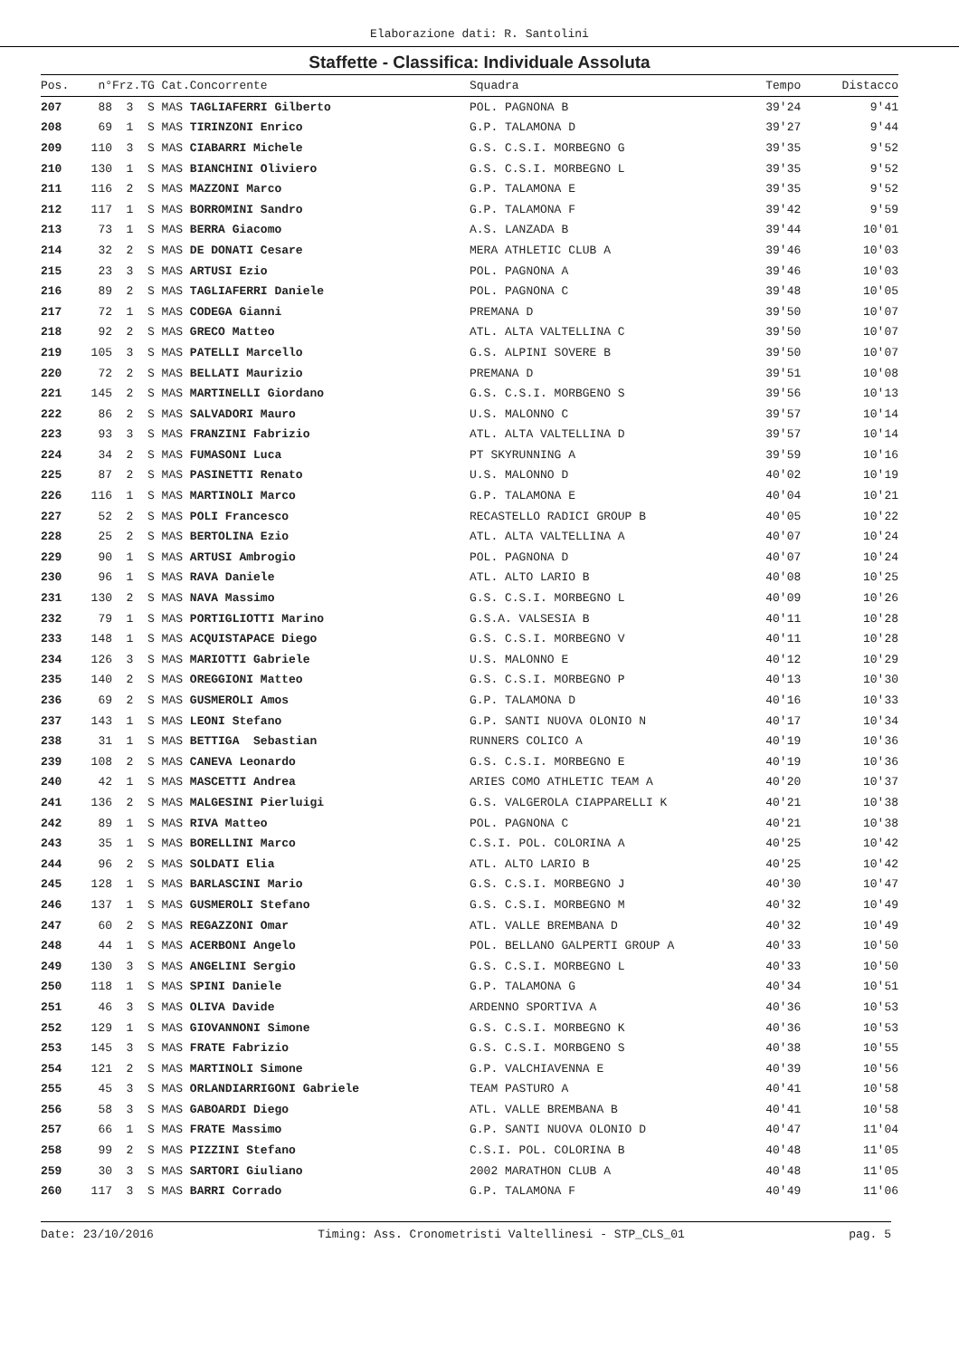Elaborazione dati: R. Santolini
Staffette - Classifica: Individuale Assoluta
| Pos. | n° | Frz.TG Cat.Concorrente | Squadra | Tempo | Distacco |
| --- | --- | --- | --- | --- | --- |
| 207 | 88 | 3 S MAS TAGLIAFERRI Gilberto | POL. PAGNONA B | 39'24 | 9'41 |
| 208 | 69 | 1 S MAS TIRINZONI Enrico | G.P. TALAMONA D | 39'27 | 9'44 |
| 209 | 110 | 3 S MAS CIABARRI Michele | G.S. C.S.I. MORBEGNO G | 39'35 | 9'52 |
| 210 | 130 | 1 S MAS BIANCHINI Oliviero | G.S. C.S.I. MORBEGNO L | 39'35 | 9'52 |
| 211 | 116 | 2 S MAS MAZZONI Marco | G.P. TALAMONA E | 39'35 | 9'52 |
| 212 | 117 | 1 S MAS BORROMINI Sandro | G.P. TALAMONA F | 39'42 | 9'59 |
| 213 | 73 | 1 S MAS BERRA Giacomo | A.S. LANZADA B | 39'44 | 10'01 |
| 214 | 32 | 2 S MAS DE DONATI Cesare | MERA ATHLETIC CLUB A | 39'46 | 10'03 |
| 215 | 23 | 3 S MAS ARTUSI Ezio | POL. PAGNONA A | 39'46 | 10'03 |
| 216 | 89 | 2 S MAS TAGLIAFERRI Daniele | POL. PAGNONA C | 39'48 | 10'05 |
| 217 | 72 | 1 S MAS CODEGA Gianni | PREMANA D | 39'50 | 10'07 |
| 218 | 92 | 2 S MAS GRECO Matteo | ATL. ALTA VALTELLINA C | 39'50 | 10'07 |
| 219 | 105 | 3 S MAS PATELLI Marcello | G.S. ALPINI SOVERE B | 39'50 | 10'07 |
| 220 | 72 | 2 S MAS BELLATI Maurizio | PREMANA D | 39'51 | 10'08 |
| 221 | 145 | 2 S MAS MARTINELLI Giordano | G.S. C.S.I. MORBGENO S | 39'56 | 10'13 |
| 222 | 86 | 2 S MAS SALVADORI Mauro | U.S. MALONNO C | 39'57 | 10'14 |
| 223 | 93 | 3 S MAS FRANZINI Fabrizio | ATL. ALTA VALTELLINA D | 39'57 | 10'14 |
| 224 | 34 | 2 S MAS FUMASONI Luca | PT SKYRUNNING A | 39'59 | 10'16 |
| 225 | 87 | 2 S MAS PASINETTI Renato | U.S. MALONNO D | 40'02 | 10'19 |
| 226 | 116 | 1 S MAS MARTINOLI Marco | G.P. TALAMONA E | 40'04 | 10'21 |
| 227 | 52 | 2 S MAS POLI Francesco | RECASTELLO RADICI GROUP B | 40'05 | 10'22 |
| 228 | 25 | 2 S MAS BERTOLINA Ezio | ATL. ALTA VALTELLINA A | 40'07 | 10'24 |
| 229 | 90 | 1 S MAS ARTUSI Ambrogio | POL. PAGNONA D | 40'07 | 10'24 |
| 230 | 96 | 1 S MAS RAVA Daniele | ATL. ALTO LARIO B | 40'08 | 10'25 |
| 231 | 130 | 2 S MAS NAVA Massimo | G.S. C.S.I. MORBEGNO L | 40'09 | 10'26 |
| 232 | 79 | 1 S MAS PORTIGLIOTTI Marino | G.S.A. VALSESIA B | 40'11 | 10'28 |
| 233 | 148 | 1 S MAS ACQUISTAPACE Diego | G.S. C.S.I. MORBEGNO V | 40'11 | 10'28 |
| 234 | 126 | 3 S MAS MARIOTTI Gabriele | U.S. MALONNO E | 40'12 | 10'29 |
| 235 | 140 | 2 S MAS OREGGIONI Matteo | G.S. C.S.I. MORBEGNO P | 40'13 | 10'30 |
| 236 | 69 | 2 S MAS GUSMEROLI Amos | G.P. TALAMONA D | 40'16 | 10'33 |
| 237 | 143 | 1 S MAS LEONI Stefano | G.P. SANTI NUOVA OLONIO N | 40'17 | 10'34 |
| 238 | 31 | 1 S MAS BETTIGA Sebastian | RUNNERS COLICO A | 40'19 | 10'36 |
| 239 | 108 | 2 S MAS CANEVA Leonardo | G.S. C.S.I. MORBEGNO E | 40'19 | 10'36 |
| 240 | 42 | 1 S MAS MASCETTI Andrea | ARIES COMO ATHLETIC TEAM A | 40'20 | 10'37 |
| 241 | 136 | 2 S MAS MALGESINI Pierluigi | G.S. VALGEROLA CIAPPARELLI K | 40'21 | 10'38 |
| 242 | 89 | 1 S MAS RIVA Matteo | POL. PAGNONA C | 40'21 | 10'38 |
| 243 | 35 | 1 S MAS BORELLINI Marco | C.S.I. POL. COLORINA A | 40'25 | 10'42 |
| 244 | 96 | 2 S MAS SOLDATI Elia | ATL. ALTO LARIO B | 40'25 | 10'42 |
| 245 | 128 | 1 S MAS BARLASCINI Mario | G.S. C.S.I. MORBEGNO J | 40'30 | 10'47 |
| 246 | 137 | 1 S MAS GUSMEROLI Stefano | G.S. C.S.I. MORBEGNO M | 40'32 | 10'49 |
| 247 | 60 | 2 S MAS REGAZZONI Omar | ATL. VALLE BREMBANA D | 40'32 | 10'49 |
| 248 | 44 | 1 S MAS ACERBONI Angelo | POL. BELLANO GALPERTI GROUP A | 40'33 | 10'50 |
| 249 | 130 | 3 S MAS ANGELINI Sergio | G.S. C.S.I. MORBEGNO L | 40'33 | 10'50 |
| 250 | 118 | 1 S MAS SPINI Daniele | G.P. TALAMONA G | 40'34 | 10'51 |
| 251 | 46 | 3 S MAS OLIVA Davide | ARDENNO SPORTIVA A | 40'36 | 10'53 |
| 252 | 129 | 1 S MAS GIOVANNONI Simone | G.S. C.S.I. MORBEGNO K | 40'36 | 10'53 |
| 253 | 145 | 3 S MAS FRATE Fabrizio | G.S. C.S.I. MORBGENO S | 40'38 | 10'55 |
| 254 | 121 | 2 S MAS MARTINOLI Simone | G.P. VALCHIAVENNA E | 40'39 | 10'56 |
| 255 | 45 | 3 S MAS ORLANDIARRIGONI Gabriele | TEAM PASTURO A | 40'41 | 10'58 |
| 256 | 58 | 3 S MAS GABOARDI Diego | ATL. VALLE BREMBANA B | 40'41 | 10'58 |
| 257 | 66 | 1 S MAS FRATE Massimo | G.P. SANTI NUOVA OLONIO D | 40'47 | 11'04 |
| 258 | 99 | 2 S MAS PIZZINI Stefano | C.S.I. POL. COLORINA B | 40'48 | 11'05 |
| 259 | 30 | 3 S MAS SARTORI Giuliano | 2002 MARATHON CLUB A | 40'48 | 11'05 |
| 260 | 117 | 3 S MAS BARRI Corrado | G.P. TALAMONA F | 40'49 | 11'06 |
Date: 23/10/2016 Timing: Ass. Cronometristi Valtellinesi - STP_CLS_01 pag. 5